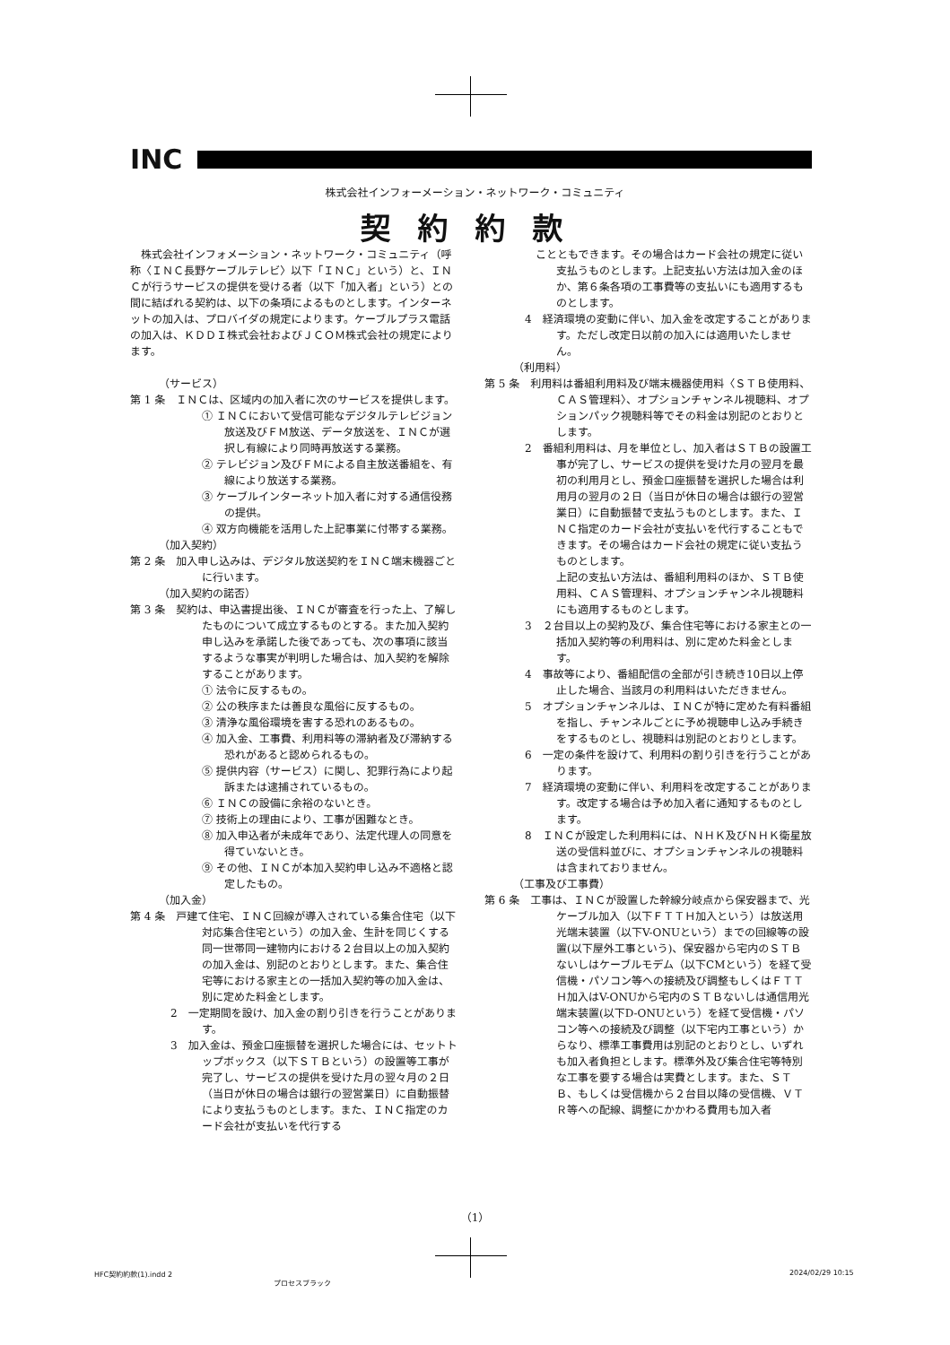INC
株式会社インフォーメーション・ネットワーク・コミュニティ
契約約款
　株式会社インフォメーション・ネットワーク・コミュニティ（呼称〈ＩＮＣ長野ケーブルテレビ〉以下「ＩＮＣ」という）と、ＩＮＣが行うサービスの提供を受ける者（以下「加入者」という）との間に結ばれる契約は、以下の条項によるものとします。インターネットの加入は、プロバイダの規定によります。ケーブルプラス電話の加入は、ＫＤＤＩ株式会社およびＪＣＯＭ株式会社の規定によります。
（サービス）
第 1 条　ＩＮＣは、区域内の加入者に次のサービスを提供します。
① ＩＮＣにおいて受信可能なデジタルテレビジョン放送及びＦＭ放送、データ放送を、ＩＮＣが選択し有線により同時再放送する業務。
② テレビジョン及びＦＭによる自主放送番組を、有線により放送する業務。
③ ケーブルインターネット加入者に対する通信役務の提供。
④ 双方向機能を活用した上記事業に付帯する業務。
（加入契約）
第 2 条　加入申し込みは、デジタル放送契約をＩＮＣ端末機器ごとに行います。
（加入契約の諾否）
第 3 条　契約は、申込書提出後、ＩＮＣが審査を行った上、了解したものについて成立するものとする。また加入契約申し込みを承諾した後であっても、次の事項に該当するような事実が判明した場合は、加入契約を解除することがあります。
① 法令に反するもの。
② 公の秩序または善良な風俗に反するもの。
③ 清浄な風俗環境を害する恐れのあるもの。
④ 加入金、工事費、利用料等の滞納者及び滞納する恐れがあると認められるもの。
⑤ 提供内容（サービス）に関し、犯罪行為により起訴または逮捕されているもの。
⑥ ＩＮＣの設備に余裕のないとき。
⑦ 技術上の理由により、工事が困難なとき。
⑧ 加入申込者が未成年であり、法定代理人の同意を得ていないとき。
⑨ その他、ＩＮＣが本加入契約申し込み不適格と認定したもの。
（加入金）
第 4 条　戸建て住宅、ＩＮＣ回線が導入されている集合住宅（以下対応集合住宅という）の加入金、生計を同じくする同一世帯同一建物内における２台目以上の加入契約の加入金は、別記のとおりとします。また、集合住宅等における家主との一括加入契約等の加入金は、別に定めた料金とします。
2　一定期間を設け、加入金の割り引きを行うことがあります。
3　加入金は、預金口座振替を選択した場合には、セットトップボックス（以下ＳＴＢという）の設置等工事が完了し、サービスの提供を受けた月の翌々月の２日（当日が休日の場合は銀行の翌営業日）に自動振替により支払うものとします。また、ＩＮＣ指定のカード会社が支払いを代行する
　ことともできます。その場合はカード会社の規定に従い支払うものとします。上記支払い方法は加入金のほか、第６条各項の工事費等の支払いにも適用するものとします。
4　経済環境の変動に伴い、加入金を改定することがあります。ただし改定日以前の加入には適用いたしません。
（利用料）
第 5 条　利用料は番組利用料及び端末機器使用料〈ＳＴＢ使用料、ＣＡＳ管理料〉、オプションチャンネル視聴料、オプションパック視聴料等でその料金は別記のとおりとします。
2　番組利用料は、月を単位とし、加入者はＳＴＢの設置工事が完了し、サービスの提供を受けた月の翌月を最初の利用月とし、預金口座振替を選択した場合は利用月の翌月の２日（当日が休日の場合は銀行の翌営業日）に自動振替で支払うものとします。また、ＩＮＣ指定のカード会社が支払いを代行することもできます。その場合はカード会社の規定に従い支払うものとします。
上記の支払い方法は、番組利用料のほか、ＳＴＢ使用料、ＣＡＳ管理料、オプションチャンネル視聴料にも適用するものとします。
3　２台目以上の契約及び、集合住宅等における家主との一括加入契約等の利用料は、別に定めた料金とします。
4　事故等により、番組配信の全部が引き続き10日以上停止した場合、当該月の利用料はいただきません。
5　オプションチャンネルは、ＩＮＣが特に定めた有料番組を指し、チャンネルごとに予め視聴申し込み手続きをするものとし、視聴料は別記のとおりとします。
6　一定の条件を設けて、利用料の割り引きを行うことがあります。
7　経済環境の変動に伴い、利用料を改定することがあります。改定する場合は予め加入者に通知するものとします。
8　ＩＮＣが設定した利用料には、ＮＨＫ及びＮＨＫ衛星放送の受信料並びに、オプションチャンネルの視聴料は含まれておりません。
（工事及び工事費）
第 6 条　工事は、ＩＮＣが設置した幹線分岐点から保安器まで、光ケーブル加入（以下ＦＴＴＨ加入という）は放送用光端末装置（以下V-ONUという）までの回線等の設置(以下屋外工事という)、保安器から宅内のＳＴＢないしはケーブルモデム（以下CMという）を経て受信機・パソコン等への接続及び調整もしくはＦＴＴＨ加入はV-ONUから宅内のＳＴＢないしは通信用光端末装置(以下D-ONUという）を経て受信機・パソコン等への接続及び調整（以下宅内工事という）からなり、標準工事費用は別記のとおりとし、いずれも加入者負担とします。標準外及び集合住宅等特別な工事を要する場合は実費とします。また、ＳＴＢ、もしくは受信機から２台目以降の受信機、ＶＴＲ等への配線、調整にかかわる費用も加入者
（1）
HFC契約約款(1).indd 2
プロセスブラック
2024/02/29 10:15